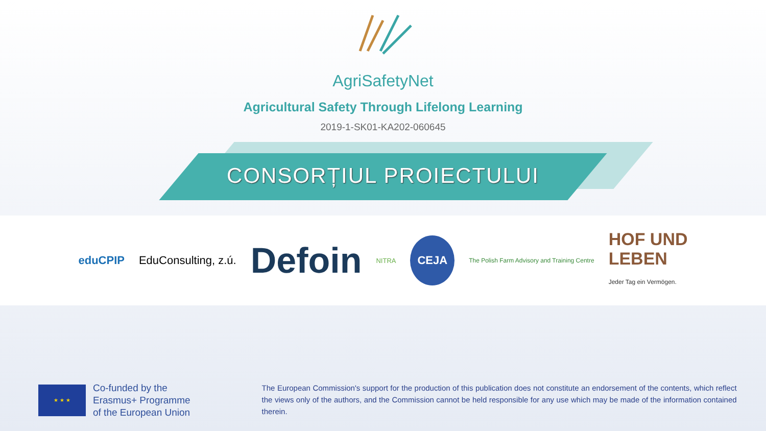AgriSafetyNet
Agricultural Safety Through Lifelong Learning
2019-1-SK01-KA202-060645
CONSORȚIUL PROIECTULUI
eduCPIP EduConsulting, z.ú. Defoin NITRA CEJA The Polish Farm Advisory and Training Centre HOF UND
LEBEN
Jeder Tag ein Vermögen.
★ ★ ★
Co-funded by the
Erasmus+ Programme
of the European Union
The European Commission's support for the production of this publication does not constitute an endorsement of the contents, which reflect the views only of the authors, and the Commission cannot be held responsible for any use which may be made of the information contained therein.